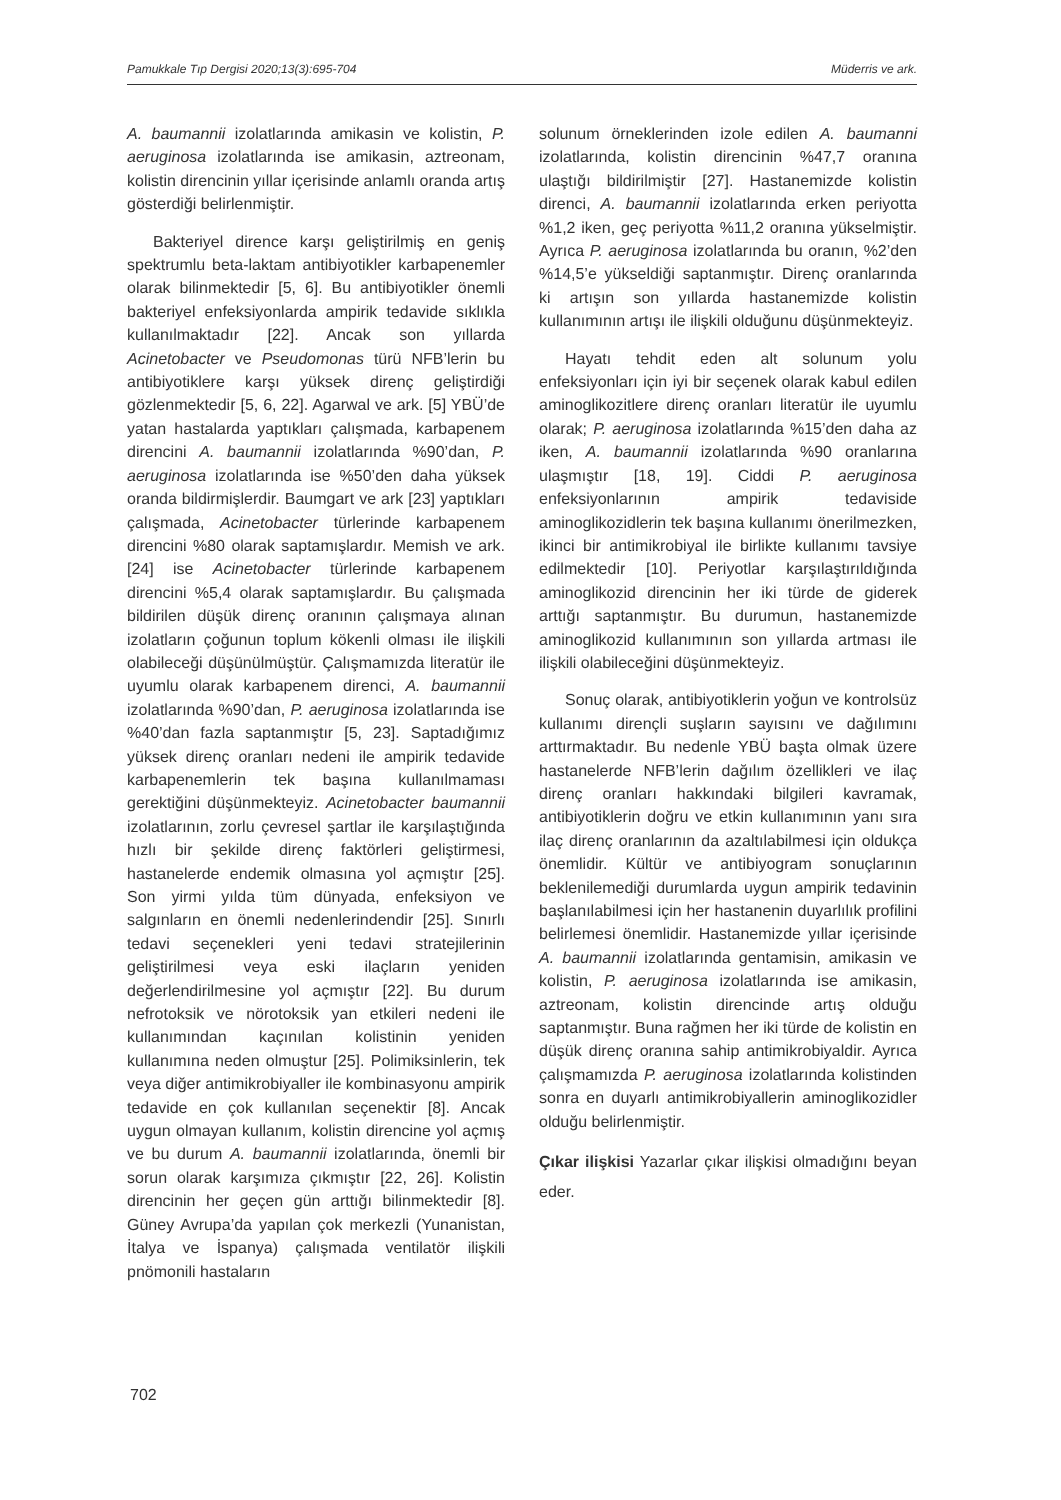Pamukkale Tıp Dergisi 2020;13(3):695-704 Müderris ve ark.
A. baumannii izolatlarında amikasin ve kolistin, P. aeruginosa izolatlarında ise amikasin, aztreonam, kolistin direncinin yıllar içerisinde anlamlı oranda artış gösterdiği belirlenmiştir.
Bakteriyel dirence karşı geliştirilmiş en geniş spektrumlu beta-laktam antibiyotikler karbapenemler olarak bilinmektedir [5, 6]. Bu antibiyotikler önemli bakteriyel enfeksiyonlarda ampirik tedavide sıklıkla kullanılmaktadır [22]. Ancak son yıllarda Acinetobacter ve Pseudomonas türü NFB’lerin bu antibiyotiklere karşı yüksek direnç geliştirdiği gözlenmektedir [5, 6, 22]. Agarwal ve ark. [5] YBÜ’de yatan hastalarda yaptıkları çalışmada, karbapenem direncini A. baumannii izolatlarında %90’dan, P. aeruginosa izolatlarında ise %50’den daha yüksek oranda bildirmişlerdir. Baumgart ve ark [23] yaptıkları çalışmada, Acinetobacter türlerinde karbapenem direncini %80 olarak saptamışlardır. Memish ve ark. [24] ise Acinetobacter türlerinde karbapenem direncini %5,4 olarak saptamışlardır. Bu çalışmada bildirilen düşük direnç oranının çalışmaya alınan izolatların çoğunun toplum kökenli olması ile ilişkili olabileceği düşünülmüştür. Çalışmamızda literatür ile uyumlu olarak karbapenem direnci, A. baumannii izolatlarında %90’dan, P. aeruginosa izolatlarında ise %40’dan fazla saptanmıştır [5, 23]. Saptadığımız yüksek direnç oranları nedeni ile ampirik tedavide karbapenemlerin tek başına kullanılmaması gerektiğini düşünmekteyiz. Acinetobacter baumannii izolatlarının, zorlu çevresel şartlar ile karşılaştığında hızlı bir şekilde direnç faktörleri geliştirmesi, hastanelerde endemik olmasına yol açmıştır [25]. Son yirmi yılda tüm dünyada, enfeksiyon ve salgınların en önemli nedenlerindendir [25]. Sınırlı tedavi seçenekleri yeni tedavi stratejilerinin geliştirilmesi veya eski ilaçların yeniden değerlendirilmesine yol açmıştır [22]. Bu durum nefrotoksik ve nörotoksik yan etkileri nedeni ile kullanımından kaçınılan kolistinin yeniden kullanımına neden olmuştur [25]. Polimiksinlerin, tek veya diğer antimikrobiyaller ile kombinasyonu ampirik tedavide en çok kullanılan seçenektir [8]. Ancak uygun olmayan kullanım, kolistin direncine yol açmış ve bu durum A. baumannii izolatlarında, önemli bir sorun olarak karşımıza çıkmıştır [22, 26]. Kolistin direncinin her geçen gün arttığı bilinmektedir [8]. Güney Avrupa’da yapılan çok merkezli (Yunanistan, İtalya ve İspanya) çalışmada ventilatör ilişkili pnömonili hastaların
solunum örneklerinden izole edilen A. baumanni izolatlarında, kolistin direncinin %47,7 oranına ulaştığı bildirilmiştir [27]. Hastanemizde kolistin direnci, A. baumannii izolatlarında erken periyotta %1,2 iken, geç periyotta %11,2 oranına yükselmiştir. Ayrıca P. aeruginosa izolatlarında bu oranın, %2’den %14,5’e yükseldiği saptanmıştır. Direnç oranlarında ki artışın son yıllarda hastanemizde kolistin kullanımının artışı ile ilişkili olduğunu düşünmekteyiz.
Hayatı tehdit eden alt solunum yolu enfeksiyonları için iyi bir seçenek olarak kabul edilen aminoglikozitlere direnç oranları literatür ile uyumlu olarak; P. aeruginosa izolatlarında %15’den daha az iken, A. baumannii izolatlarında %90 oranlarına ulaşmıştır [18, 19]. Ciddi P. aeruginosa enfeksiyonlarının ampirik tedaviside aminoglikozidlerin tek başına kullanımı önerilmezken, ikinci bir antimikrobiyal ile birlikte kullanımı tavsiye edilmektedir [10]. Periyotlar karşılaştırıldığında aminoglikozid direncinin her iki türde de giderek arttığı saptanmıştır. Bu durumun, hastanemizde aminoglikozid kullanımının son yıllarda artması ile ilişkili olabileceğini düşünmekteyiz.
Sonuç olarak, antibiyotiklerin yoğun ve kontrolsüz kullanımı dirençli suşların sayısını ve dağılımını arttırmaktadır. Bu nedenle YBÜ başta olmak üzere hastanelerde NFB’lerin dağılım özellikleri ve ilaç direnç oranları hakkındaki bilgileri kavramak, antibiyotiklerin doğru ve etkin kullanımının yanı sıra ilaç direnç oranlarının da azaltılabilmesi için oldukça önemlidir. Kültür ve antibiyogram sonuçlarının beklenilemediği durumlarda uygun ampirik tedavinin başlanılabilmesi için her hastanenin duyarlılık profilini belirlemesi önemlidir. Hastanemizde yıllar içerisinde A. baumannii izolatlarında gentamisin, amikasin ve kolistin, P. aeruginosa izolatlarında ise amikasin, aztreonam, kolistin direncinde artış olduğu saptanmıştır. Buna rağmen her iki türde de kolistin en düşük direnç oranına sahip antimikrobiyaldir. Ayrıca çalışmamızda P. aeruginosa izolatlarında kolistinden sonra en duyarlı antimikrobiyallerin aminoglikozidler olduğu belirlenmiştir.
Çıkar ilişkisi Yazarlar çıkar ilişkisi olmadığını beyan eder.
702